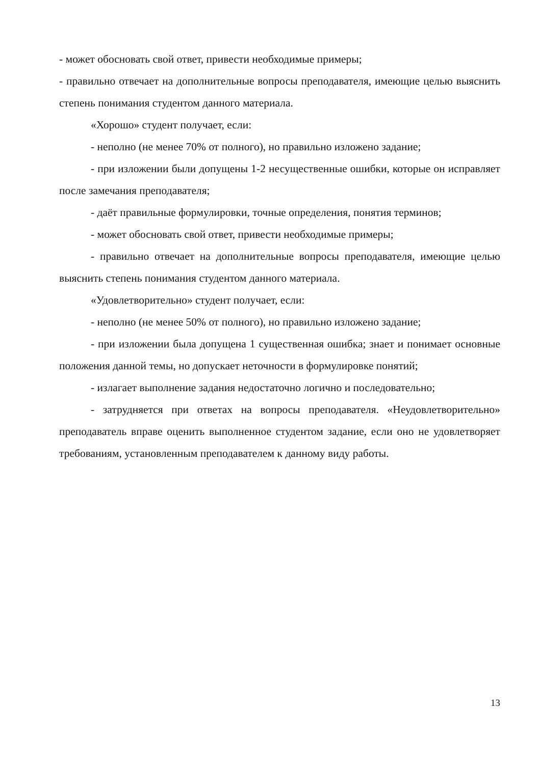- может обосновать свой ответ, привести необходимые примеры;
- правильно отвечает на дополнительные вопросы преподавателя, имеющие целью выяснить степень понимания студентом данного материала.
«Хорошо» студент получает, если:
- неполно (не менее 70% от полного), но правильно изложено задание;
- при изложении были допущены 1-2 несущественные ошибки, которые он исправляет после замечания преподавателя;
- даёт правильные формулировки, точные определения, понятия терминов;
- может обосновать свой ответ, привести необходимые примеры;
- правильно отвечает на дополнительные вопросы преподавателя, имеющие целью выяснить степень понимания студентом данного материала.
«Удовлетворительно» студент получает, если:
- неполно (не менее 50% от полного), но правильно изложено задание;
- при изложении была допущена 1 существенная ошибка; знает и понимает основные положения данной темы, но допускает неточности в формулировке понятий;
- излагает выполнение задания недостаточно логично и последовательно;
- затрудняется при ответах на вопросы преподавателя. «Неудовлетворительно» преподаватель вправе оценить выполненное студентом задание, если оно не удовлетворяет требованиям, установленным преподавателем к данному виду работы.
13